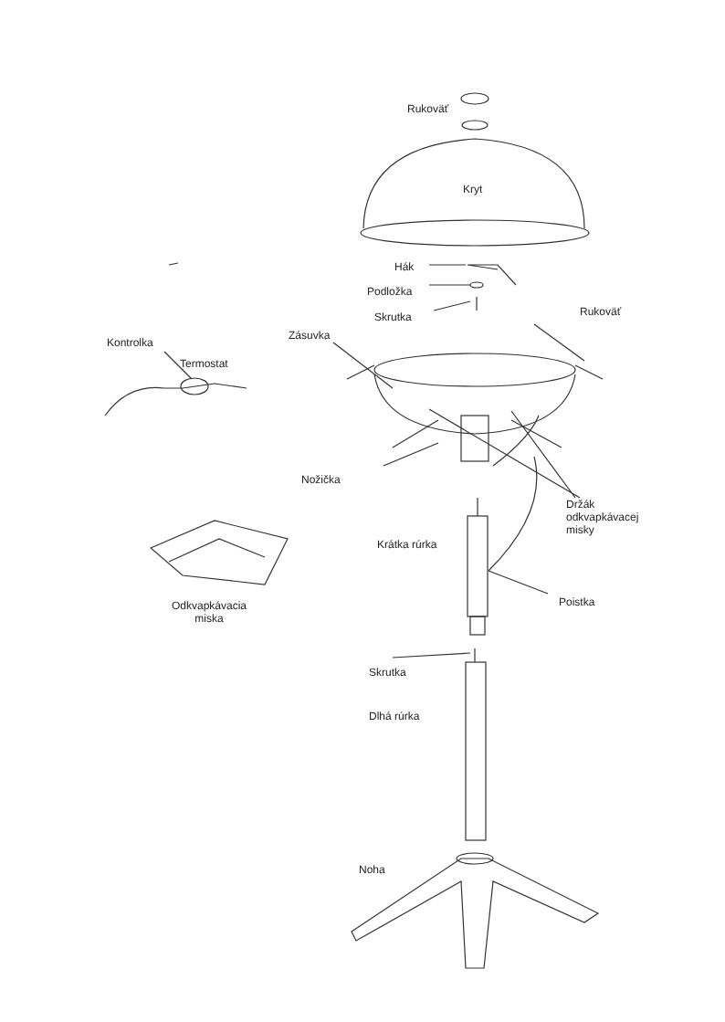Rukoväť
Kryt
Hák
Podložka
Skrutka Rukoväť
Kontrolka
Termostat
Zásuvka
Nožička
Držák
odkvapkávacej
misky
Krátka rúrka
Poistka
Odkvapkávacia
miska
Skrutka
Dlhá rúrka
Noha